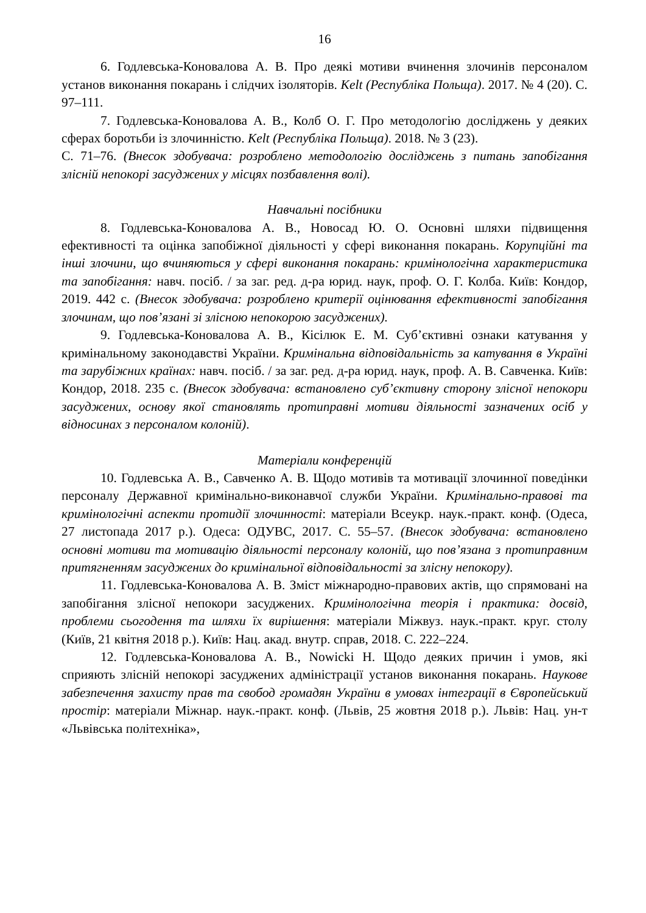16
6. Годлевська-Коновалова А. В. Про деякі мотиви вчинення злочинів персоналом установ виконання покарань і слідчих ізоляторів. Kelt (Республіка Польща). 2017. № 4 (20). С. 97–111.
7. Годлевська-Коновалова А. В., Колб О. Г. Про методологію досліджень у деяких сферах боротьби із злочинністю. Kelt (Республіка Польща). 2018. № 3 (23).
С. 71–76. (Внесок здобувача: розроблено методологію досліджень з питань запобігання злісній непокорі засуджених у місцях позбавлення волі).
Навчальні посібники
8. Годлевська-Коновалова А. В., Новосад Ю. О. Основні шляхи підвищення ефективності та оцінка запобіжної діяльності у сфері виконання покарань. Корупційні та інші злочини, що вчиняються у сфері виконання покарань: кримінологічна характеристика та запобігання: навч. посіб. / за заг. ред. д-ра юрид. наук, проф. О. Г. Колба. Київ: Кондор, 2019. 442 с. (Внесок здобувача: розроблено критерії оцінювання ефективності запобігання злочинам, що пов’язані зі злісною непокорою засуджених).
9. Годлевська-Коновалова А. В., Кісілюк Е. М. Суб’єктивні ознаки катування у кримінальному законодавстві України. Кримінальна відповідальність за катування в Україні та зарубіжних країнах: навч. посіб. / за заг. ред. д-ра юрид. наук, проф. А. В. Савченка. Київ: Кондор, 2018. 235 с. (Внесок здобувача: встановлено суб’єктивну сторону злісної непокори засуджених, основу якої становлять протиправні мотиви діяльності зазначених осіб у відносинах з персоналом колоній).
Матеріали конференцій
10. Годлевська А. В., Савченко А. В. Щодо мотивів та мотивації злочинної поведінки персоналу Державної кримінально-виконавчої служби України. Кримінально-правові та кримінологічні аспекти протидії злочинності: матеріали Всеукр. наук.-практ. конф. (Одеса, 27 листопада 2017 р.). Одеса: ОДУВС, 2017. С. 55–57. (Внесок здобувача: встановлено основні мотиви та мотивацію діяльності персоналу колоній, що пов’язана з протиправним притягненням засуджених до кримінальної відповідальності за злісну непокору).
11. Годлевська-Коновалова А. В. Зміст міжнародно-правових актів, що спрямовані на запобігання злісної непокори засуджених. Кримінологічна теорія і практика: досвід, проблеми сьогодення та шляхи їх вирішення: матеріали Міжвуз. наук.-практ. круг. столу (Київ, 21 квітня 2018 р.). Київ: Нац. акад. внутр. справ, 2018. С. 222–224.
12. Годлевська-Коновалова А. В., Nowicki H. Щодо деяких причин і умов, які сприяють злісній непокорі засуджених адміністрації установ виконання покарань. Наукове забезпечення захисту прав та свобод громадян України в умовах інтеграції в Європейський простір: матеріали Міжнар. наук.-практ. конф. (Львів, 25 жовтня 2018 р.). Львів: Нац. ун-т «Львівська політехніка»,